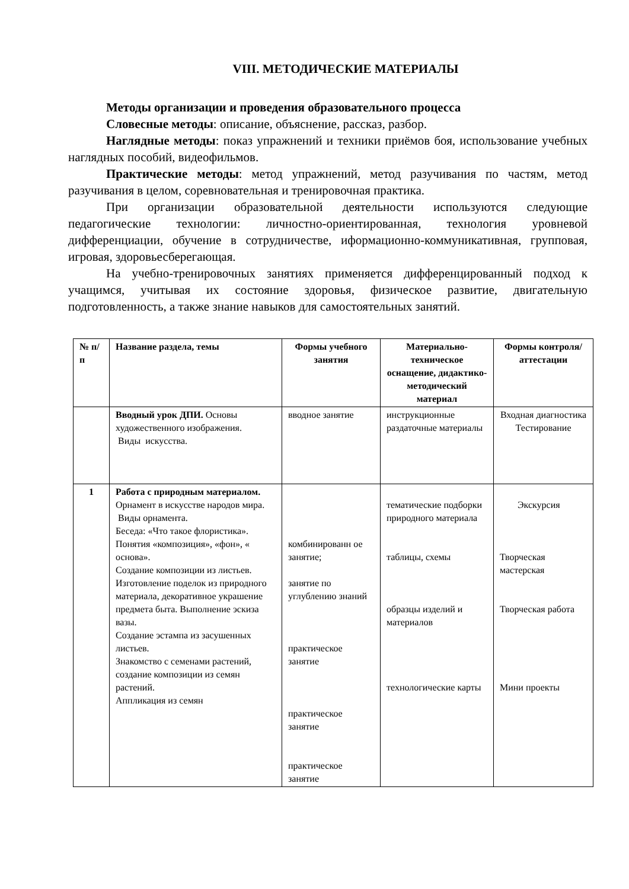VIII. МЕТОДИЧЕСКИЕ МАТЕРИАЛЫ
Методы организации и проведения образовательного процесса
Словесные методы: описание, объяснение, рассказ, разбор.
Наглядные методы: показ упражнений и техники приёмов боя, использование учебных наглядных пособий, видеофильмов.
Практические методы: метод упражнений, метод разучивания по частям, метод разучивания в целом, соревновательная и тренировочная практика.
При организации образовательной деятельности используются следующие педагогические технологии: личностно-ориентированная, технология уровневой дифференциации, обучение в сотрудничестве, иформационно-коммуникативная, групповая, игровая, здоровьесберегающая.
На учебно-тренировочных занятиях применяется дифференцированный подход к учащимся, учитывая их состояние здоровья, физическое развитие, двигательную подготовленность, а также знание навыков для самостоятельных занятий.
| № п/п | Название раздела, темы | Формы учебного занятия | Материально-техническое оснащение, дидактико-методический материал | Формы контроля/ аттестации |
| --- | --- | --- | --- | --- |
| | Вводный урок ДПИ. Основы художественного изображения. Виды искусства. | вводное занятие | инструкционные раздаточные материалы | Входная диагностика Тестирование |
| 1 | Работа с природным материалом. Орнамент в искусстве народов мира. Виды орнамента. Беседа: «Что такое флористика». Понятия «композиция», «фон», « основа». Создание композиции из листьев. Изготовление поделок из природного материала, декоративное украшение предмета быта. Выполнение эскиза вазы. Создание эстампа из засушенных листьев. Знакомство с семенами растений, создание композиции из семян растений. Аппликация из семян | комбинированн ое занятие; занятие по углублению знаний практическое занятие практическое занятие практическое занятие | тематические подборки природного материала таблицы, схемы образцы изделий и материалов технологические карты | Экскурсия Творческая мастерская Творческая работа Мини проекты |